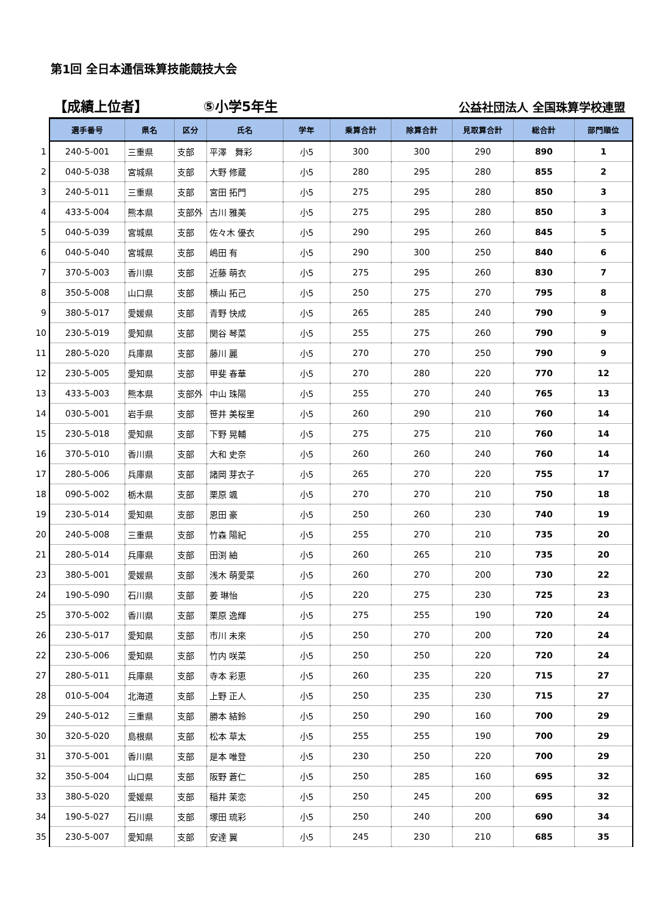第1回 全日本通信珠算技能競技大会
【成績上位者】 ⑤小学5年生 公益社団法人 全国珠算学校連盟
| | 選手番号 | 県名 | 区分 | 氏名 | 学年 | 乗算合計 | 除算合計 | 見取算合計 | 総合計 | 部門順位 |
| --- | --- | --- | --- | --- | --- | --- | --- | --- | --- | --- |
| 1 | 240-5-001 | 三重県 | 支部 | 平澤 舞彩 | 小5 | 300 | 300 | 290 | 890 | 1 |
| 2 | 040-5-038 | 宮城県 | 支部 | 大野 修蔵 | 小5 | 280 | 295 | 280 | 855 | 2 |
| 3 | 240-5-011 | 三重県 | 支部 | 宮田 拓門 | 小5 | 275 | 295 | 280 | 850 | 3 |
| 4 | 433-5-004 | 熊本県 | 支部外 | 古川 雅美 | 小5 | 275 | 295 | 280 | 850 | 3 |
| 5 | 040-5-039 | 宮城県 | 支部 | 佐々木 優衣 | 小5 | 290 | 295 | 260 | 845 | 5 |
| 6 | 040-5-040 | 宮城県 | 支部 | 嶋田 有 | 小5 | 290 | 300 | 250 | 840 | 6 |
| 7 | 370-5-003 | 香川県 | 支部 | 近藤 萌衣 | 小5 | 275 | 295 | 260 | 830 | 7 |
| 8 | 350-5-008 | 山口県 | 支部 | 横山 拓己 | 小5 | 250 | 275 | 270 | 795 | 8 |
| 9 | 380-5-017 | 愛媛県 | 支部 | 青野 快成 | 小5 | 265 | 285 | 240 | 790 | 9 |
| 10 | 230-5-019 | 愛知県 | 支部 | 関谷 琴菜 | 小5 | 255 | 275 | 260 | 790 | 9 |
| 11 | 280-5-020 | 兵庫県 | 支部 | 藤川 麗 | 小5 | 270 | 270 | 250 | 790 | 9 |
| 12 | 230-5-005 | 愛知県 | 支部 | 甲斐 春華 | 小5 | 270 | 280 | 220 | 770 | 12 |
| 13 | 433-5-003 | 熊本県 | 支部外 | 中山 珠陽 | 小5 | 255 | 270 | 240 | 765 | 13 |
| 14 | 030-5-001 | 岩手県 | 支部 | 笹井 美桜里 | 小5 | 260 | 290 | 210 | 760 | 14 |
| 15 | 230-5-018 | 愛知県 | 支部 | 下野 晃輔 | 小5 | 275 | 275 | 210 | 760 | 14 |
| 16 | 370-5-010 | 香川県 | 支部 | 大和 史奈 | 小5 | 260 | 260 | 240 | 760 | 14 |
| 17 | 280-5-006 | 兵庫県 | 支部 | 諸岡 芽衣子 | 小5 | 265 | 270 | 220 | 755 | 17 |
| 18 | 090-5-002 | 栃木県 | 支部 | 栗原 颯 | 小5 | 270 | 270 | 210 | 750 | 18 |
| 19 | 230-5-014 | 愛知県 | 支部 | 恩田 豪 | 小5 | 250 | 260 | 230 | 740 | 19 |
| 20 | 240-5-008 | 三重県 | 支部 | 竹森 陽紀 | 小5 | 255 | 270 | 210 | 735 | 20 |
| 21 | 280-5-014 | 兵庫県 | 支部 | 田渕 紬 | 小5 | 260 | 265 | 210 | 735 | 20 |
| 23 | 380-5-001 | 愛媛県 | 支部 | 浅木 萌愛菜 | 小5 | 260 | 270 | 200 | 730 | 22 |
| 24 | 190-5-090 | 石川県 | 支部 | 姜 琳怡 | 小5 | 220 | 275 | 230 | 725 | 23 |
| 25 | 370-5-002 | 香川県 | 支部 | 栗原 逸輝 | 小5 | 275 | 255 | 190 | 720 | 24 |
| 26 | 230-5-017 | 愛知県 | 支部 | 市川 未來 | 小5 | 250 | 270 | 200 | 720 | 24 |
| 22 | 230-5-006 | 愛知県 | 支部 | 竹内 咲菜 | 小5 | 250 | 250 | 220 | 720 | 24 |
| 27 | 280-5-011 | 兵庫県 | 支部 | 寺本 彩恵 | 小5 | 260 | 235 | 220 | 715 | 27 |
| 28 | 010-5-004 | 北海道 | 支部 | 上野 正人 | 小5 | 250 | 235 | 230 | 715 | 27 |
| 29 | 240-5-012 | 三重県 | 支部 | 勝本 結鈴 | 小5 | 250 | 290 | 160 | 700 | 29 |
| 30 | 320-5-020 | 島根県 | 支部 | 松本 草太 | 小5 | 255 | 255 | 190 | 700 | 29 |
| 31 | 370-5-001 | 香川県 | 支部 | 是本 唯登 | 小5 | 230 | 250 | 220 | 700 | 29 |
| 32 | 350-5-004 | 山口県 | 支部 | 阪野 蒼仁 | 小5 | 250 | 285 | 160 | 695 | 32 |
| 33 | 380-5-020 | 愛媛県 | 支部 | 稲井 茉恋 | 小5 | 250 | 245 | 200 | 695 | 32 |
| 34 | 190-5-027 | 石川県 | 支部 | 塚田 琉彩 | 小5 | 250 | 240 | 200 | 690 | 34 |
| 35 | 230-5-007 | 愛知県 | 支部 | 安達 翼 | 小5 | 245 | 230 | 210 | 685 | 35 |